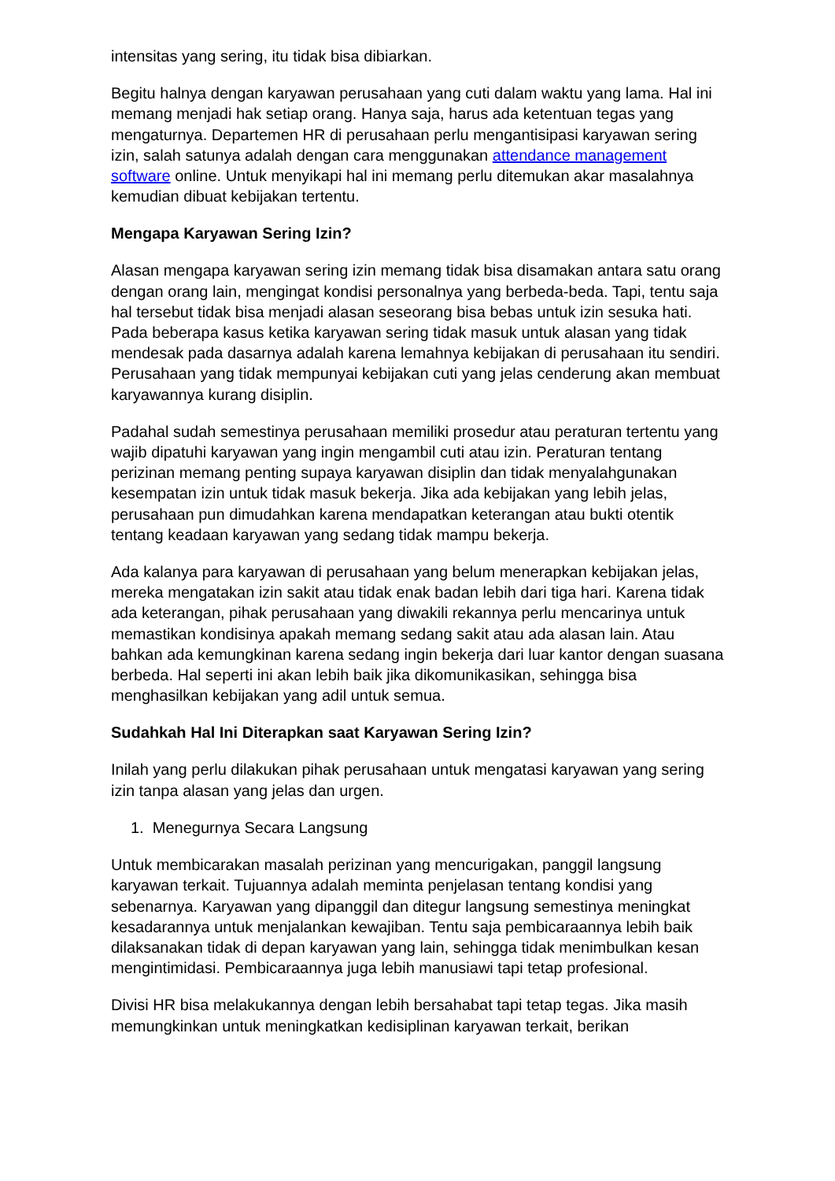intensitas yang sering, itu tidak bisa dibiarkan.
Begitu halnya dengan karyawan perusahaan yang cuti dalam waktu yang lama. Hal ini memang menjadi hak setiap orang. Hanya saja, harus ada ketentuan tegas yang mengaturnya. Departemen HR di perusahaan perlu mengantisipasi karyawan sering izin, salah satunya adalah dengan cara menggunakan attendance management software online. Untuk menyikapi hal ini memang perlu ditemukan akar masalahnya kemudian dibuat kebijakan tertentu.
Mengapa Karyawan Sering Izin?
Alasan mengapa karyawan sering izin memang tidak bisa disamakan antara satu orang dengan orang lain, mengingat kondisi personalnya yang berbeda-beda. Tapi, tentu saja hal tersebut tidak bisa menjadi alasan seseorang bisa bebas untuk izin sesuka hati. Pada beberapa kasus ketika karyawan sering tidak masuk untuk alasan yang tidak mendesak pada dasarnya adalah karena lemahnya kebijakan di perusahaan itu sendiri. Perusahaan yang tidak mempunyai kebijakan cuti yang jelas cenderung akan membuat karyawannya kurang disiplin.
Padahal sudah semestinya perusahaan memiliki prosedur atau peraturan tertentu yang wajib dipatuhi karyawan yang ingin mengambil cuti atau izin. Peraturan tentang perizinan memang penting supaya karyawan disiplin dan tidak menyalahgunakan kesempatan izin untuk tidak masuk bekerja. Jika ada kebijakan yang lebih jelas, perusahaan pun dimudahkan karena mendapatkan keterangan atau bukti otentik tentang keadaan karyawan yang sedang tidak mampu bekerja.
Ada kalanya para karyawan di perusahaan yang belum menerapkan kebijakan jelas, mereka mengatakan izin sakit atau tidak enak badan lebih dari tiga hari. Karena tidak ada keterangan, pihak perusahaan yang diwakili rekannya perlu mencarinya untuk memastikan kondisinya apakah memang sedang sakit atau ada alasan lain. Atau bahkan ada kemungkinan karena sedang ingin bekerja dari luar kantor dengan suasana berbeda. Hal seperti ini akan lebih baik jika dikomunikasikan, sehingga bisa menghasilkan kebijakan yang adil untuk semua.
Sudahkah Hal Ini Diterapkan saat Karyawan Sering Izin?
Inilah yang perlu dilakukan pihak perusahaan untuk mengatasi karyawan yang sering izin tanpa alasan yang jelas dan urgen.
1. Menegurnya Secara Langsung
Untuk membicarakan masalah perizinan yang mencurigakan, panggil langsung karyawan terkait. Tujuannya adalah meminta penjelasan tentang kondisi yang sebenarnya. Karyawan yang dipanggil dan ditegur langsung semestinya meningkat kesadarannya untuk menjalankan kewajiban. Tentu saja pembicaraannya lebih baik dilaksanakan tidak di depan karyawan yang lain, sehingga tidak menimbulkan kesan mengintimidasi. Pembicaraannya juga lebih manusiawi tapi tetap profesional.
Divisi HR bisa melakukannya dengan lebih bersahabat tapi tetap tegas. Jika masih memungkinkan untuk meningkatkan kedisiplinan karyawan terkait, berikan